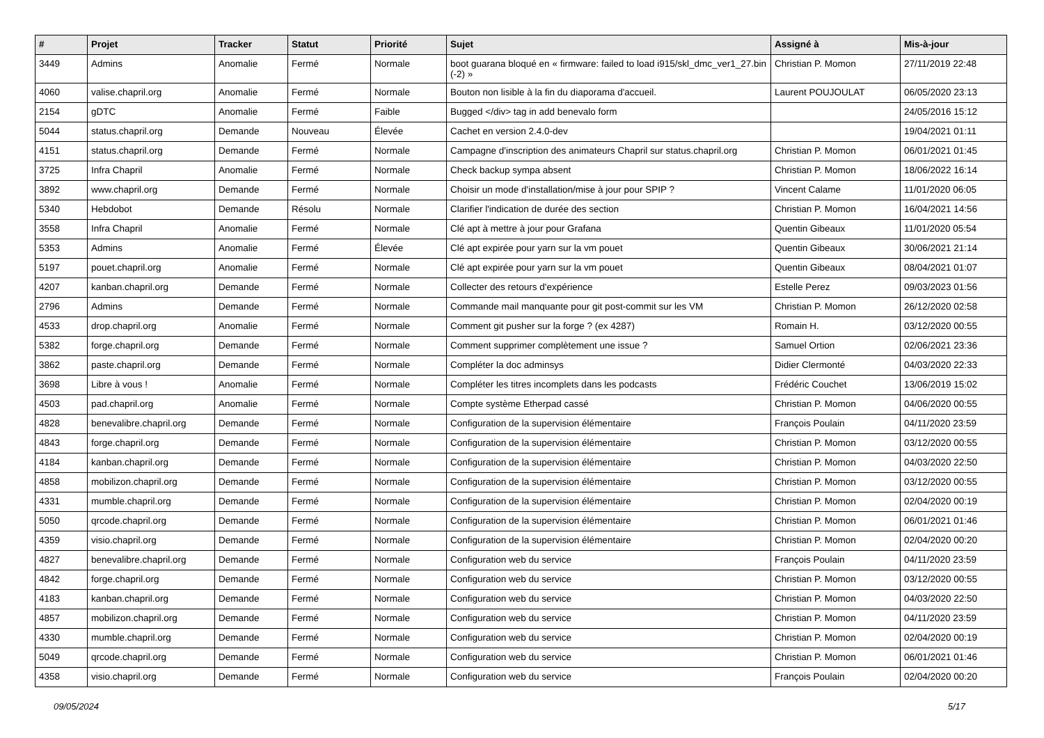| # | Projet | Tracker | Statut | Priorité | Sujet | Assigné à | Mis-à-jour |
| --- | --- | --- | --- | --- | --- | --- | --- |
| 3449 | Admins | Anomalie | Fermé | Normale | boot guarana bloqué en « firmware: failed to load i915/skl_dmc_ver1_27.bin (-2) » | Christian P. Momon | 27/11/2019 22:48 |
| 4060 | valise.chapril.org | Anomalie | Fermé | Normale | Bouton non lisible à la fin du diaporama d'accueil. | Laurent POUJOULAT | 06/05/2020 23:13 |
| 2154 | gDTC | Anomalie | Fermé | Faible | Bugged </div> tag in add benevalo form | | 24/05/2016 15:12 |
| 5044 | status.chapril.org | Demande | Nouveau | Élevée | Cachet en version 2.4.0-dev | | 19/04/2021 01:11 |
| 4151 | status.chapril.org | Demande | Fermé | Normale | Campagne d'inscription des animateurs Chapril sur status.chapril.org | Christian P. Momon | 06/01/2021 01:45 |
| 3725 | Infra Chapril | Anomalie | Fermé | Normale | Check backup sympa absent | Christian P. Momon | 18/06/2022 16:14 |
| 3892 | www.chapril.org | Demande | Fermé | Normale | Choisir un mode d'installation/mise à jour pour SPIP ? | Vincent Calame | 11/01/2020 06:05 |
| 5340 | Hebdobot | Demande | Résolu | Normale | Clarifier l'indication de durée des section | Christian P. Momon | 16/04/2021 14:56 |
| 3558 | Infra Chapril | Anomalie | Fermé | Normale | Clé apt à mettre à jour pour Grafana | Quentin Gibeaux | 11/01/2020 05:54 |
| 5353 | Admins | Anomalie | Fermé | Élevée | Clé apt expirée pour yarn sur la vm pouet | Quentin Gibeaux | 30/06/2021 21:14 |
| 5197 | pouet.chapril.org | Anomalie | Fermé | Normale | Clé apt expirée pour yarn sur la vm pouet | Quentin Gibeaux | 08/04/2021 01:07 |
| 4207 | kanban.chapril.org | Demande | Fermé | Normale | Collecter des retours d'expérience | Estelle Perez | 09/03/2023 01:56 |
| 2796 | Admins | Demande | Fermé | Normale | Commande mail manquante pour git post-commit sur les VM | Christian P. Momon | 26/12/2020 02:58 |
| 4533 | drop.chapril.org | Anomalie | Fermé | Normale | Comment git pusher sur la forge ? (ex 4287) | Romain H. | 03/12/2020 00:55 |
| 5382 | forge.chapril.org | Demande | Fermé | Normale | Comment supprimer complètement une issue ? | Samuel Ortion | 02/06/2021 23:36 |
| 3862 | paste.chapril.org | Demande | Fermé | Normale | Compléter la doc adminsys | Didier Clermonté | 04/03/2020 22:33 |
| 3698 | Libre à vous ! | Anomalie | Fermé | Normale | Compléter les titres incomplets dans les podcasts | Frédéric Couchet | 13/06/2019 15:02 |
| 4503 | pad.chapril.org | Anomalie | Fermé | Normale | Compte système Etherpad cassé | Christian P. Momon | 04/06/2020 00:55 |
| 4828 | benevalibre.chapril.org | Demande | Fermé | Normale | Configuration de la supervision élémentaire | François Poulain | 04/11/2020 23:59 |
| 4843 | forge.chapril.org | Demande | Fermé | Normale | Configuration de la supervision élémentaire | Christian P. Momon | 03/12/2020 00:55 |
| 4184 | kanban.chapril.org | Demande | Fermé | Normale | Configuration de la supervision élémentaire | Christian P. Momon | 04/03/2020 22:50 |
| 4858 | mobilizon.chapril.org | Demande | Fermé | Normale | Configuration de la supervision élémentaire | Christian P. Momon | 03/12/2020 00:55 |
| 4331 | mumble.chapril.org | Demande | Fermé | Normale | Configuration de la supervision élémentaire | Christian P. Momon | 02/04/2020 00:19 |
| 5050 | qrcode.chapril.org | Demande | Fermé | Normale | Configuration de la supervision élémentaire | Christian P. Momon | 06/01/2021 01:46 |
| 4359 | visio.chapril.org | Demande | Fermé | Normale | Configuration de la supervision élémentaire | Christian P. Momon | 02/04/2020 00:20 |
| 4827 | benevalibre.chapril.org | Demande | Fermé | Normale | Configuration web du service | François Poulain | 04/11/2020 23:59 |
| 4842 | forge.chapril.org | Demande | Fermé | Normale | Configuration web du service | Christian P. Momon | 03/12/2020 00:55 |
| 4183 | kanban.chapril.org | Demande | Fermé | Normale | Configuration web du service | Christian P. Momon | 04/03/2020 22:50 |
| 4857 | mobilizon.chapril.org | Demande | Fermé | Normale | Configuration web du service | Christian P. Momon | 04/11/2020 23:59 |
| 4330 | mumble.chapril.org | Demande | Fermé | Normale | Configuration web du service | Christian P. Momon | 02/04/2020 00:19 |
| 5049 | qrcode.chapril.org | Demande | Fermé | Normale | Configuration web du service | Christian P. Momon | 06/01/2021 01:46 |
| 4358 | visio.chapril.org | Demande | Fermé | Normale | Configuration web du service | François Poulain | 02/04/2020 00:20 |
09/05/2024 5/17